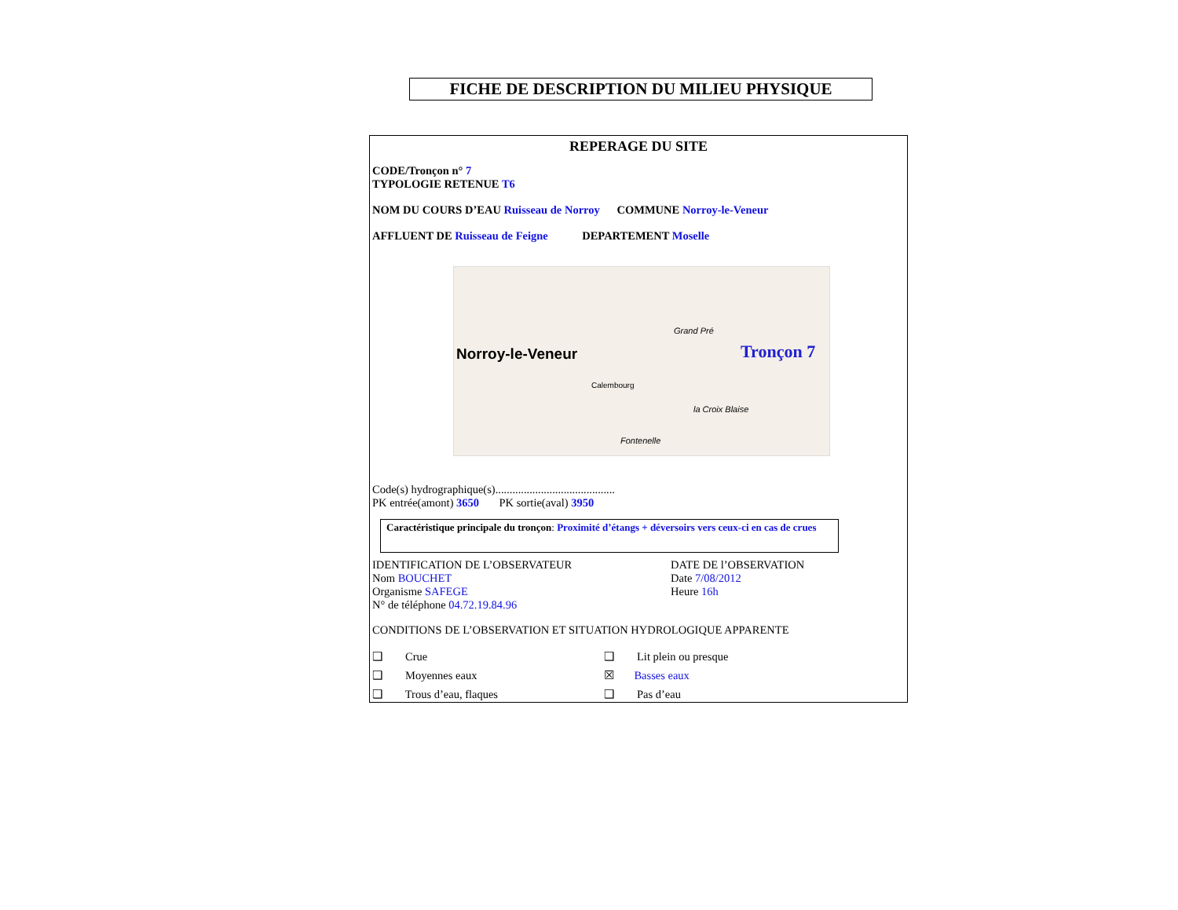FICHE DE DESCRIPTION DU MILIEU PHYSIQUE
REPERAGE DU SITE
CODE/Tronçon n° 7
TYPOLOGIE RETENUE T6
NOM DU COURS D’EAU Ruisseau de Norroy COMMUNE Norroy-le-Veneur
AFFLUENT DE Ruisseau de Feigne DEPARTEMENT Moselle
Norroy-le-Veneur Tronçon 7
Grand Pré
Calembourg
la Croix Blaise
Fontenelle
Code(s) hydrographique(s)..........................................
PK entrée(amont) 3650 PK sortie(aval) 3950
Caractéristique principale du tronçon: Proximité d’étangs + déversoirs vers ceux-ci en cas de crues
IDENTIFICATION DE L’OBSERVATEUR
Nom BOUCHET
Organisme SAFEGE
N° de téléphone 04.72.19.84.96
DATE DE l’OBSERVATION
Date 7/08/2012
Heure 16h
CONDITIONS DE L’OBSERVATION ET SITUATION HYDROLOGIQUE APPARENTE
❑ Crue ❑ Lit plein ou presque
❑ Moyennes eaux ☒ Basses eaux
❑ Trous d’eau, flaques ❑ Pas d’eau